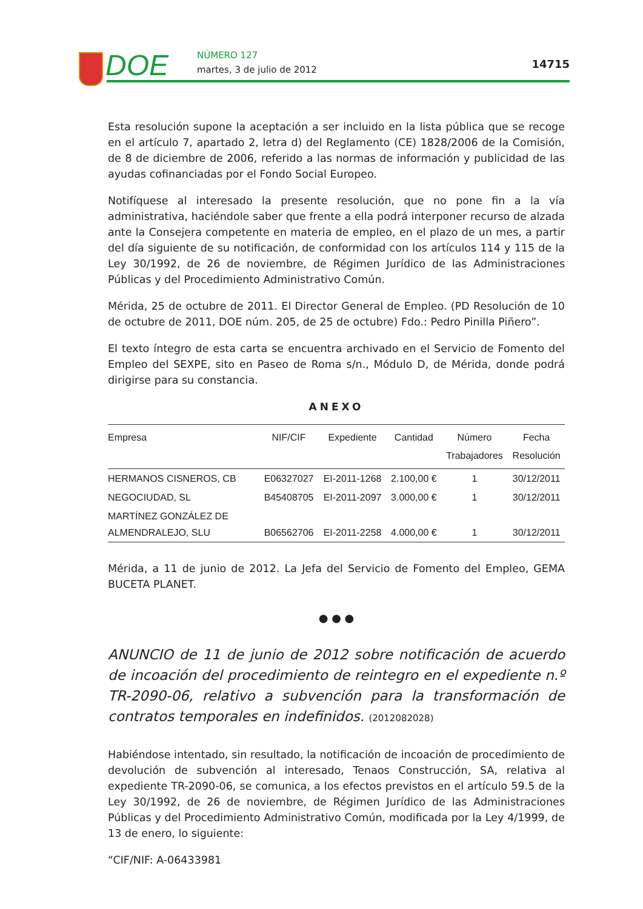DOE NÚMERO 127
martes, 3 de julio de 2012 14715
Esta resolución supone la aceptación a ser incluido en la lista pública que se recoge en el artículo 7, apartado 2, letra d) del Reglamento (CE) 1828/2006 de la Comisión, de 8 de diciembre de 2006, referido a las normas de información y publicidad de las ayudas cofinanciadas por el Fondo Social Europeo.
Notifíquese al interesado la presente resolución, que no pone fin a la vía administrativa, haciéndole saber que frente a ella podrá interponer recurso de alzada ante la Consejera competente en materia de empleo, en el plazo de un mes, a partir del día siguiente de su notificación, de conformidad con los artículos 114 y 115 de la Ley 30/1992, de 26 de noviembre, de Régimen Jurídico de las Administraciones Públicas y del Procedimiento Administrativo Común.
Mérida, 25 de octubre de 2011. El Director General de Empleo. (PD Resolución de 10 de octubre de 2011, DOE núm. 205, de 25 de octubre) Fdo.: Pedro Pinilla Piñero”.
El texto íntegro de esta carta se encuentra archivado en el Servicio de Fomento del Empleo del SEXPE, sito en Paseo de Roma s/n., Módulo D, de Mérida, donde podrá dirigirse para su constancia.
ANEXO
| Empresa | NIF/CIF | Expediente | Cantidad | Número Trabajadores | Fecha Resolución |
| --- | --- | --- | --- | --- | --- |
| HERMANOS CISNEROS, CB | E06327027 | EI-2011-1268 | 2.100,00 € | 1 | 30/12/2011 |
| NEGOCIUDAD, SL | B45408705 | EI-2011-2097 | 3.000,00 € | 1 | 30/12/2011 |
| MARTÍNEZ GONZÁLEZ DE ALMENDRALEJO, SLU | B06562706 | EI-2011-2258 | 4.000,00 € | 1 | 30/12/2011 |
Mérida, a 11 de junio de 2012. La Jefa del Servicio de Fomento del Empleo, GEMA BUCETA PLANET.
● ● ●
ANUNCIO de 11 de junio de 2012 sobre notificación de acuerdo de incoación del procedimiento de reintegro en el expediente n.º TR-2090-06, relativo a subvención para la transformación de contratos temporales en indefinidos. (2012082028)
Habiéndose intentado, sin resultado, la notificación de incoación de procedimiento de devolución de subvención al interesado, Tenaos Construcción, SA, relativa al expediente TR-2090-06, se comunica, a los efectos previstos en el artículo 59.5 de la Ley 30/1992, de 26 de noviembre, de Régimen Jurídico de las Administraciones Públicas y del Procedimiento Administrativo Común, modificada por la Ley 4/1999, de 13 de enero, lo siguiente:
“CIF/NIF: A-06433981